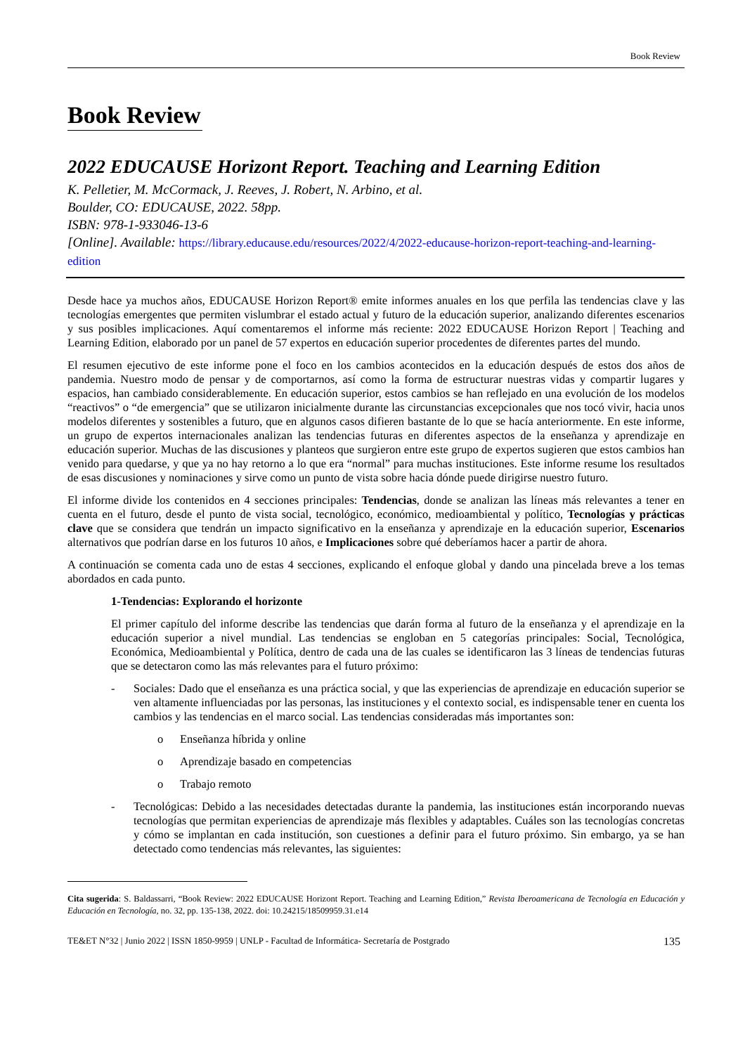Book Review
Book Review
2022 EDUCAUSE Horizont Report. Teaching and Learning Edition
K. Pelletier, M. McCormack, J. Reeves, J. Robert, N. Arbino, et al.
Boulder, CO: EDUCAUSE, 2022. 58pp.
ISBN: 978-1-933046-13-6
[Online]. Available: https://library.educause.edu/resources/2022/4/2022-educause-horizon-report-teaching-and-learning-edition
Desde hace ya muchos años, EDUCAUSE Horizon Report® emite informes anuales en los que perfila las tendencias clave y las tecnologías emergentes que permiten vislumbrar el estado actual y futuro de la educación superior, analizando diferentes escenarios y sus posibles implicaciones. Aquí comentaremos el informe más reciente: 2022 EDUCAUSE Horizon Report | Teaching and Learning Edition, elaborado por un panel de 57 expertos en educación superior procedentes de diferentes partes del mundo.
El resumen ejecutivo de este informe pone el foco en los cambios acontecidos en la educación después de estos dos años de pandemia. Nuestro modo de pensar y de comportarnos, así como la forma de estructurar nuestras vidas y compartir lugares y espacios, han cambiado considerablemente. En educación superior, estos cambios se han reflejado en una evolución de los modelos “reactivos” o “de emergencia” que se utilizaron inicialmente durante las circunstancias excepcionales que nos tocó vivir, hacia unos modelos diferentes y sostenibles a futuro, que en algunos casos difieren bastante de lo que se hacía anteriormente. En este informe, un grupo de expertos internacionales analizan las tendencias futuras en diferentes aspectos de la enseñanza y aprendizaje en educación superior. Muchas de las discusiones y planteos que surgieron entre este grupo de expertos sugieren que estos cambios han venido para quedarse, y que ya no hay retorno a lo que era “normal” para muchas instituciones. Este informe resume los resultados de esas discusiones y nominaciones y sirve como un punto de vista sobre hacia dónde puede dirigirse nuestro futuro.
El informe divide los contenidos en 4 secciones principales: Tendencias, donde se analizan las líneas más relevantes a tener en cuenta en el futuro, desde el punto de vista social, tecnológico, económico, medioambiental y político, Tecnologías y prácticas clave que se considera que tendrán un impacto significativo en la enseñanza y aprendizaje en la educación superior, Escenarios alternativos que podrían darse en los futuros 10 años, e Implicaciones sobre qué deberíamos hacer a partir de ahora.
A continuación se comenta cada uno de estas 4 secciones, explicando el enfoque global y dando una pincelada breve a los temas abordados en cada punto.
1- Tendencias: Explorando el horizonte
El primer capítulo del informe describe las tendencias que darán forma al futuro de la enseñanza y el aprendizaje en la educación superior a nivel mundial. Las tendencias se engloban en 5 categorías principales: Social, Tecnológica, Económica, Medioambiental y Política, dentro de cada una de las cuales se identificaron las 3 líneas de tendencias futuras que se detectaron como las más relevantes para el futuro próximo:
- Sociales: Dado que el enseñanza es una práctica social, y que las experiencias de aprendizaje en educación superior se ven altamente influenciadas por las personas, las instituciones y el contexto social, es indispensable tener en cuenta los cambios y las tendencias en el marco social. Las tendencias consideradas más importantes son:
o Enseñanza híbrida y online
o Aprendizaje basado en competencias
o Trabajo remoto
- Tecnológicas: Debido a las necesidades detectadas durante la pandemia, las instituciones están incorporando nuevas tecnologías que permitan experiencias de aprendizaje más flexibles y adaptables. Cuáles son las tecnologías concretas y cómo se implantan en cada institución, son cuestiones a definir para el futuro próximo. Sin embargo, ya se han detectado como tendencias más relevantes, las siguientes:
Cita sugerida: S. Baldassarri, “Book Review: 2022 EDUCAUSE Horizont Report. Teaching and Learning Edition,” Revista Iberoamericana de Tecnología en Educación y Educación en Tecnología, no. 32, pp. 135-138, 2022. doi: 10.24215/18509959.31.e14
TE&ET N°32 | Junio 2022 | ISSN 1850-9959 | UNLP - Facultad de Informática- Secretaría de Postgrado 135